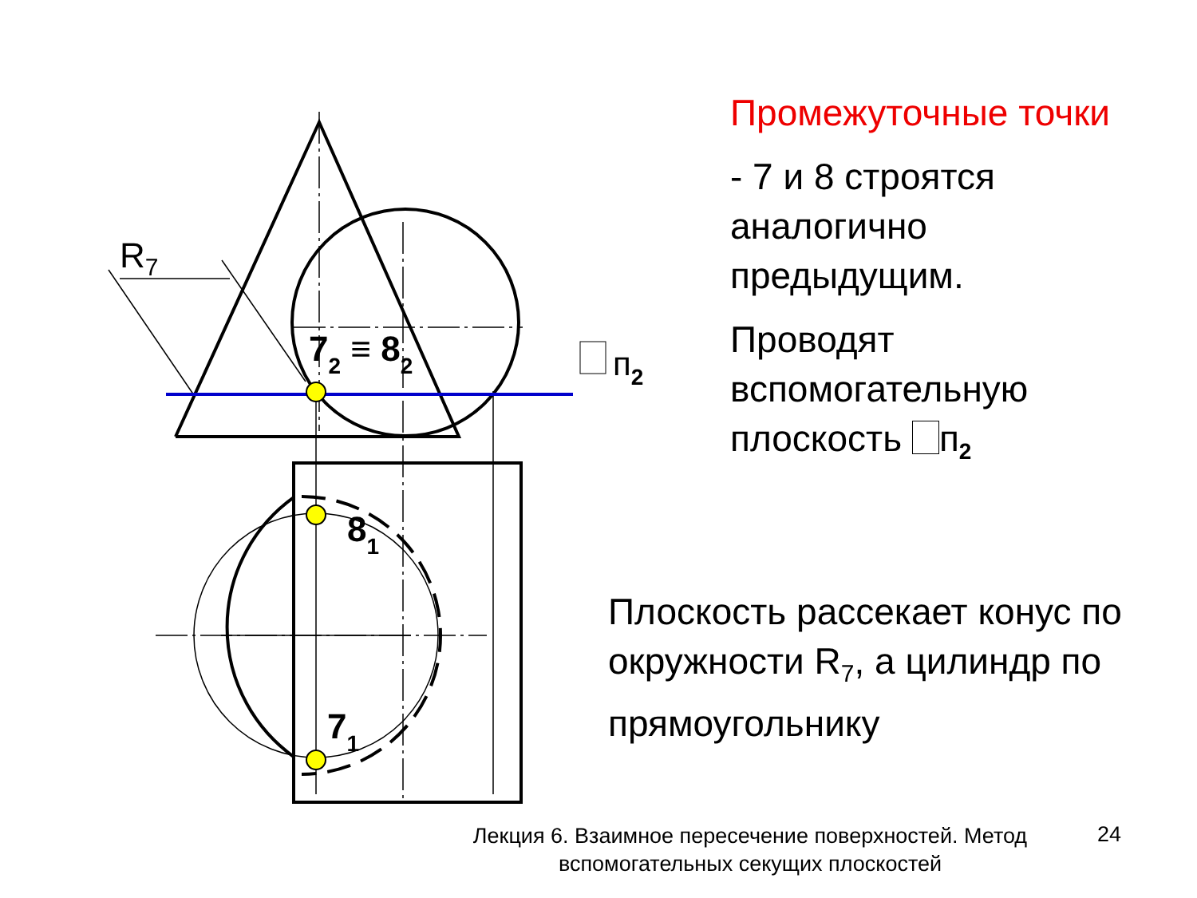R7
72 ≡ 82
81
71
п2
Промежуточные точки
- 7 и 8 строятся аналогично предыдущим.
Проводят вспомогательную плоскость п<sub>2</sub>
Плоскость рассекает конус по окружности R<sub>7</sub>, а цилиндр по прямоугольнику
Лекция 6. Взаимное пересечение поверхностей. Метод вспомогательных секущих плоскостей
24